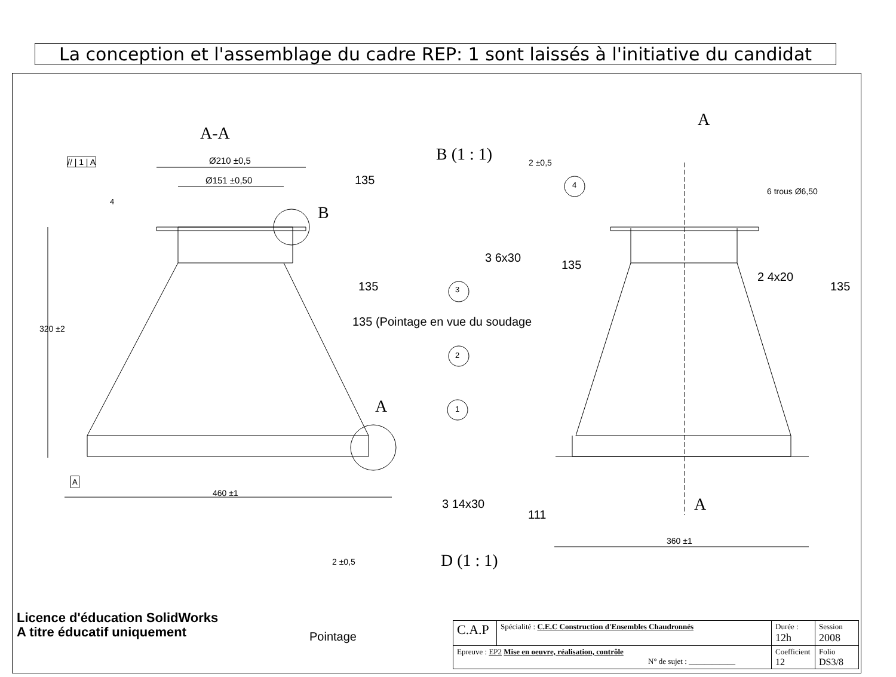La conception et l'assemblage du cadre REP: 1 sont laissés à l'initiative du candidat
A-A
B (1 : 1)
B
A
A
A
D (1 : 1)
Ø210 ±0,5
Ø151 ±0,50
// | 1 | A
4
320 ±2
A
460 ±1
135
3 6x30
135
2 ±0,5
135 3
2
1
4
135 (Pointage en vue du soudage
6 trous Ø6,50
2 4x20
135
360 ±1
3 14x30
111
2 ±0,5
Pointage
Licence d'éducation SolidWorks
A titre éducatif uniquement
| C.A.P | Spécialité : C.E.C Construction d'Ensembles Chaudronnés | Durée : 12h | Session 2008 |
| Epreuve : EP2 Mise en oeuvre, réalisation, contrôle N° de sujet : ____________ | | Coefficient 12 | Folio DS3/8 |